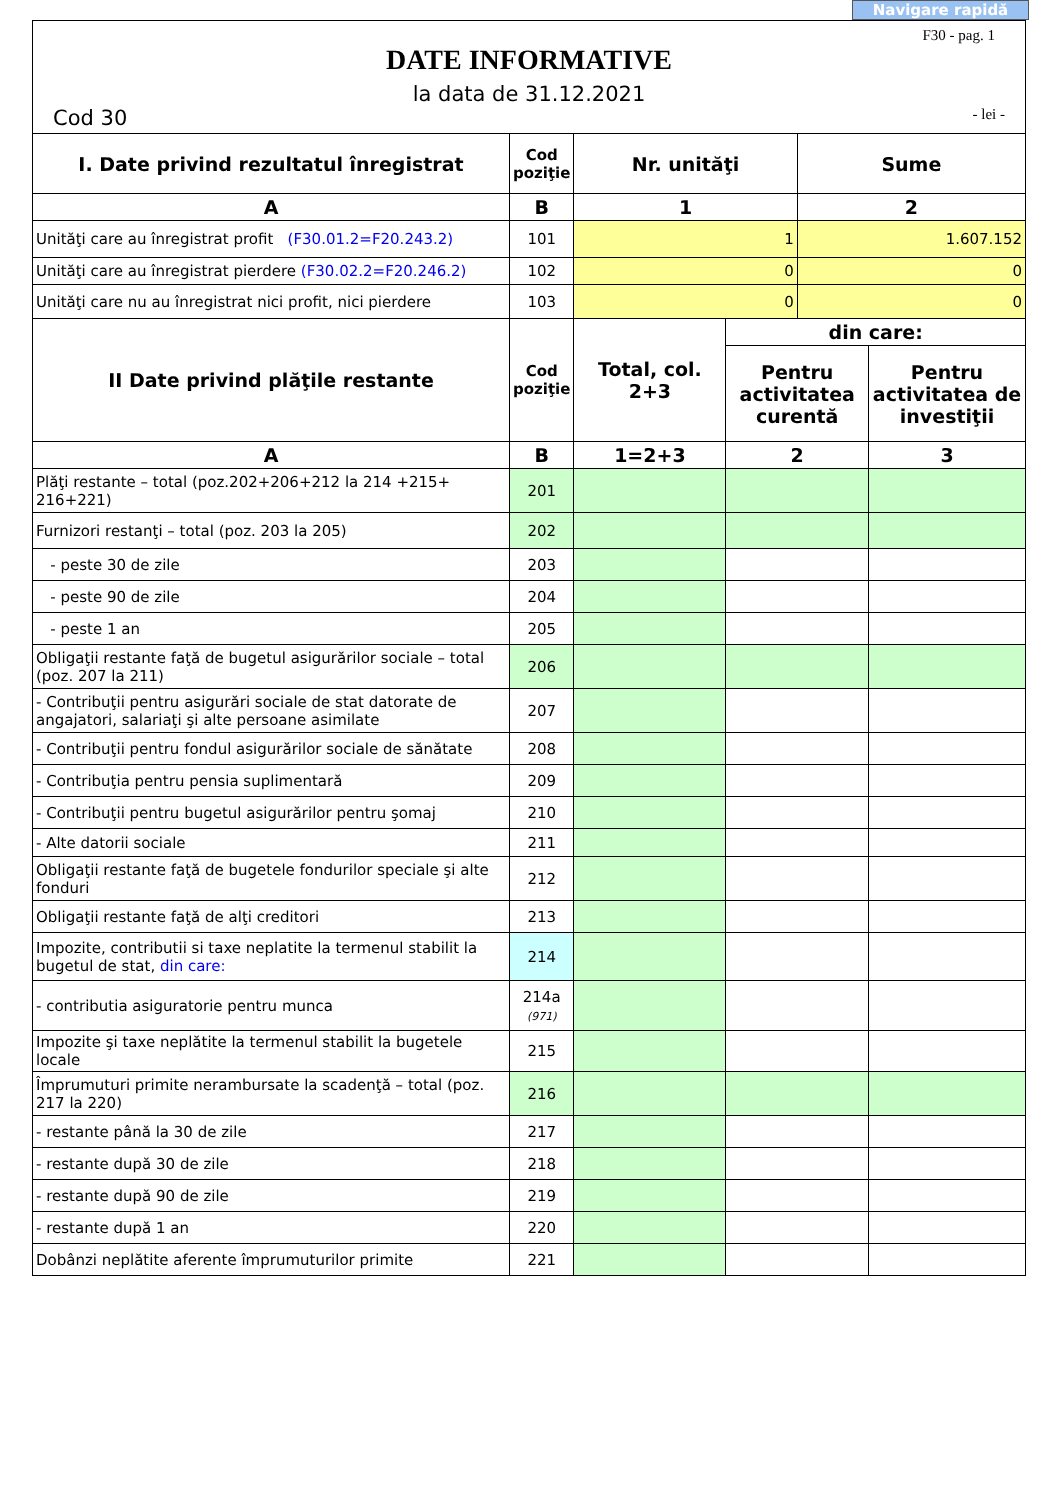Navigare rapidă
F30 - pag. 1
DATE INFORMATIVE
la data de 31.12.2021
Cod 30 - lei -
| I. Date privind rezultatul înregistrat | Cod poziţie | Nr. unităţi | | Sume | |
| --- | --- | --- | --- | --- | --- |
| A | B | 1 | | 2 | |
| Unităţi care au înregistrat profit (F30.01.2=F20.243.2) | 101 | 1 | | 1.607.152 | |
| Unităţi care au înregistrat pierdere (F30.02.2=F20.246.2) | 102 | 0 | | 0 | |
| Unităţi care nu au înregistrat nici profit, nici pierdere | 103 | 0 | | 0 | |
| II Date privind plăţile restante | Cod poziţie | Total, col. 2+3 | din care: | | |
| | | | Pentru activitatea curentă | | Pentru activitatea de investiţii |
| A | B | 1=2+3 | 2 | | 3 |
| Plăţi restante – total (poz.202+206+212 la 214 +215+ 216+221) | 201 | | | | |
| Furnizori restanţi – total (poz. 203 la 205) | 202 | | | | |
| - peste 30 de zile | 203 | | | | |
| - peste 90 de zile | 204 | | | | |
| - peste 1 an | 205 | | | | |
| Obligaţii restante faţă de bugetul asigurărilor sociale – total (poz. 207 la 211) | 206 | | | | |
| - Contribuţii pentru asigurări sociale de stat datorate de angajatori, salariaţi şi alte persoane asimilate | 207 | | | | |
| - Contribuţii pentru fondul asigurărilor sociale de sănătate | 208 | | | | |
| - Contribuţia pentru pensia suplimentară | 209 | | | | |
| - Contribuţii pentru bugetul asigurărilor pentru şomaj | 210 | | | | |
| - Alte datorii sociale | 211 | | | | |
| Obligaţii restante faţă de bugetele fondurilor speciale şi alte fonduri | 212 | | | | |
| Obligaţii restante faţă de alţi creditori | 213 | | | | |
| Impozite, contributii si taxe neplatite la termenul stabilit la bugetul de stat, din care: | 214 | | | | |
| - contributia asiguratorie pentru munca | 214a (971) | | | | |
| Impozite şi taxe neplătite la termenul stabilit la bugetele locale | 215 | | | | |
| Împrumuturi primite nerambursate la scadenţă – total (poz. 217 la 220) | 216 | | | | |
| - restante până la 30 de zile | 217 | | | | |
| - restante după 30 de zile | 218 | | | | |
| - restante după 90 de zile | 219 | | | | |
| - restante după 1 an | 220 | | | | |
| Dobânzi neplătite aferente împrumuturilor primite | 221 | | | | |